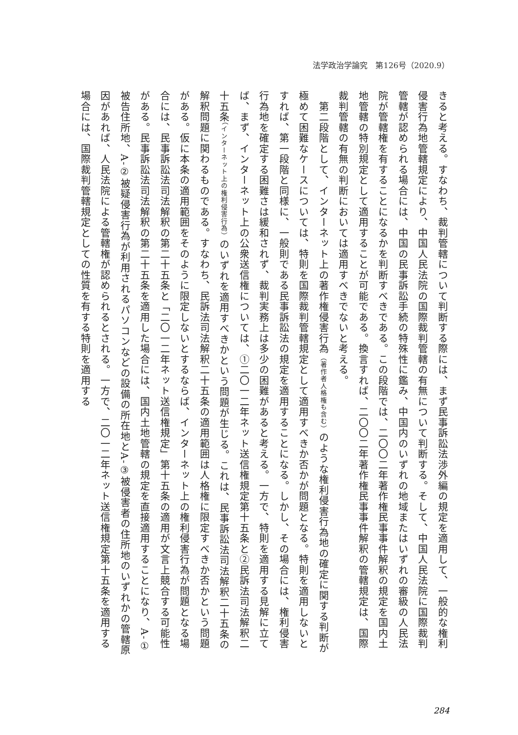法学政治学論究　第126号（2020.9）
きると考える。すなわち、裁判管轄について判断する際には、まず民事訴訟法渉外編の規定を適用して、一般的な権利侵害行為地管轄規定により、中国人民法院の国際裁判管轄の有無について判断する。そして、中国人民法院に国際裁判管轄が認められる場合には、中国の民事訴訟手続の特殊性に鑑み、中国内のいずれの地域またはいずれの審級の人民法院が管轄権を有することになるかを判断すべきである。この段階では、二〇〇二年著作権民事事件解釈の規定を国内土地管轄の特別規定として適用することが可能である。換言すれば、二〇〇二年著作権民事事件解釈の管轄規定は、国際裁判管轄の有無の判断においては適用すべきでないと考える。
　第二段階として、インターネット上の著作権侵害行為（著作者人格権も含む）のような権利侵害行為地の確定に関する判断が極めて困難なケースについては、特則を国際裁判管轄規定として適用すべきか否かが問題となる。特則を適用しないとすれば、第一段階と同様に、一般則である民事訴訟法の規定を適用することになる。しかし、その場合には、権利侵害行為地を確定する困難さは緩和されず、裁判実務上は多少の困難があると考える。一方で、特則を適用する見解に立てば、まず、インターネット上の公衆送信権については、①二〇一二年ネット送信権規定第十五条と②民訴法司法解釈二十五条（インターネット上の権利侵害行為）のいずれを適用すべきかという問題が生じる。これは、民事訴訟法司法解釈二十五条の解釈問題に関わるものである。すなわち、民訴法司法解釈二十五条の適用範囲は人格権に限定すべきか否かという問題がある。仮に本条の適用範囲をそのように限定しないとするならば、インターネット上の権利侵害行為が問題となる場合には、民事訴訟法司法解釈の第二十五条と「二〇一二年ネット送信権規定」第十五条の適用が文言上競合する可能性がある。民事訴訟法司法解釈の第二十五条を適用した場合には、国内土地管轄の規定を直接適用することになり、A‐①被告住所地、A‐②被疑侵害行為が利用されるパソコンなどの設備の所在地とA‐③被侵害者の住所地のいずれかの管轄原因があれば、人民法院による管轄権が認められるとされる。一方で、二〇一二年ネット送信権規定第十五条を適用する場合には、国際裁判管轄規定としての性質を有する特則を適用する
284